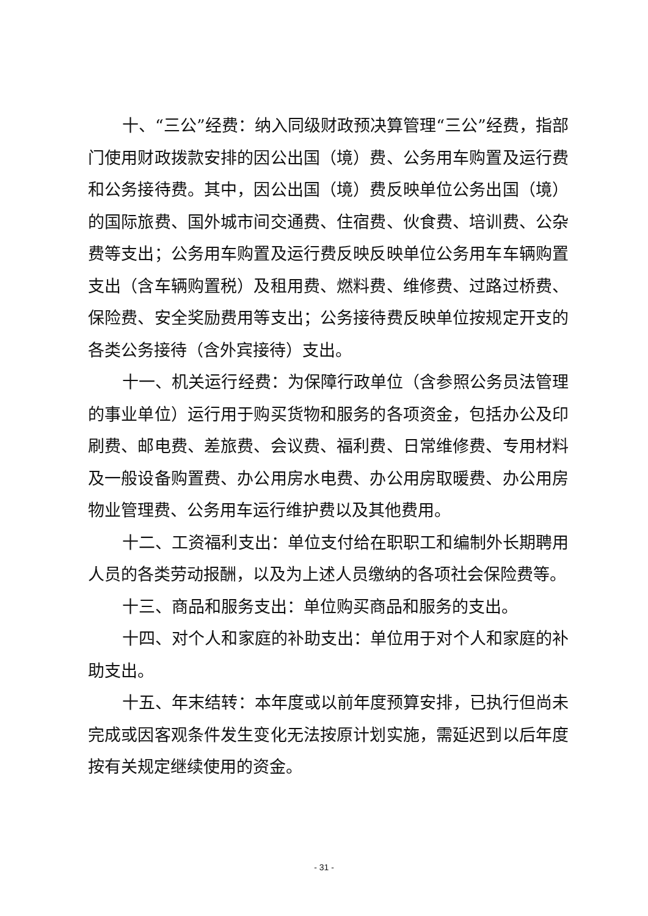十、“三公”经费：纳入同级财政预决算管理“三公”经费，指部门使用财政拨款安排的因公出国（境）费、公务用车购置及运行费和公务接待费。其中，因公出国（境）费反映单位公务出国（境）的国际旅费、国外城市间交通费、住宿费、伙食费、培训费、公杂费等支出；公务用车购置及运行费反映反映单位公务用车车辆购置支出（含车辆购置税）及租用费、燃料费、维修费、过路过桥费、保险费、安全奖励费用等支出；公务接待费反映单位按规定开支的各类公务接待（含外宾接待）支出。
十一、机关运行经费：为保障行政单位（含参照公务员法管理的事业单位）运行用于购买货物和服务的各项资金，包括办公及印刷费、邮电费、差旅费、会议费、福利费、日常维修费、专用材料及一般设备购置费、办公用房水电费、办公用房取暖费、办公用房物业管理费、公务用车运行维护费以及其他费用。
十二、工资福利支出：单位支付给在职职工和编制外长期聘用人员的各类劳动报酬，以及为上述人员缴纳的各项社会保险费等。
十三、商品和服务支出：单位购买商品和服务的支出。
十四、对个人和家庭的补助支出：单位用于对个人和家庭的补助支出。
十五、年末结转：本年度或以前年度预算安排，已执行但尚未完成或因客观条件发生变化无法按原计划实施，需延迟到以后年度按有关规定继续使用的资金。
- 31 -